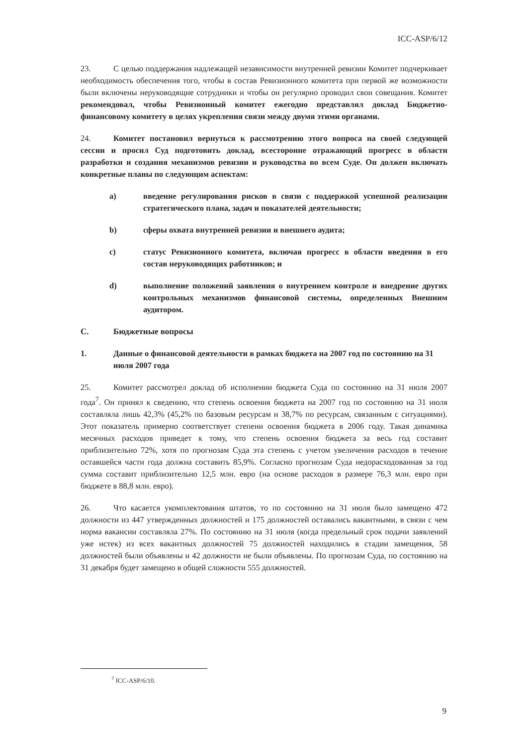ICC-ASP/6/12
23. С целью поддержания надлежащей независимости внутренней ревизии Комитет подчеркивает необходимость обеспечения того, чтобы в состав Ревизионного комитета при первой же возможности были включены неруководящие сотрудники и чтобы он регулярно проводил свои совещания. Комитет рекомендовал, чтобы Ревизионный комитет ежегодно представлял доклад Бюджетно-финансовому комитету в целях укрепления связи между двумя этими органами.
24. Комитет постановил вернуться к рассмотрению этого вопроса на своей следующей сессии и просил Суд подготовить доклад, всесторонне отражающий прогресс в области разработки и создания механизмов ревизии и руководства во всем Суде. Он должен включать конкретные планы по следующим аспектам:
a) введение регулирования рисков в связи с поддержкой успешной реализации стратегического плана, задач и показателей деятельности;
b) сферы охвата внутренней ревизии и внешнего аудита;
c) статус Ревизионного комитета, включая прогресс в области введения в его состав неруководящих работников; и
d) выполнение положений заявления о внутреннем контроле и внедрение других контрольных механизмов финансовой системы, определенных Внешним аудитором.
C. Бюджетные вопросы
1. Данные о финансовой деятельности в рамках бюджета на 2007 год по состоянию на 31 июля 2007 года
25. Комитет рассмотрел доклад об исполнении бюджета Суда по состоянию на 31 июля 2007 года<sup>7</sup>. Он принял к сведению, что степень освоения бюджета на 2007 год по состоянию на 31 июля составляла лишь 42,3% (45,2% по базовым ресурсам и 38,7% по ресурсам, связанным с ситуациями). Этот показатель примерно соответствует степени освоения бюджета в 2006 году. Такая динамика месячных расходов приведет к тому, что степень освоения бюджета за весь год составит приблизительно 72%, хотя по прогнозам Суда эта степень с учетом увеличения расходов в течение оставшейся части года должна составить 85,9%. Согласно прогнозам Суда недорасходованная за год сумма составит приблизительно 12,5 млн. евро (на основе расходов в размере 76,3 млн. евро при бюджете в 88,8 млн. евро).
26. Что касается укомплектования штатов, то по состоянию на 31 июля было замещено 472 должности из 447 утвержденных должностей и 175 должностей оставались вакантными, в связи с чем норма вакансии составляла 27%. По состоянию на 31 июля (когда предельный срок подачи заявлений уже истек) из всех вакантных должностей 75 должностей находились в стадии замещения, 58 должностей были объявлены и 42 должности не были объявлены. По прогнозам Суда, по состоянию на 31 декабря будет замещено в общей сложности 555 должностей.
<sup>7</sup> ICC-ASP/6/10.
9